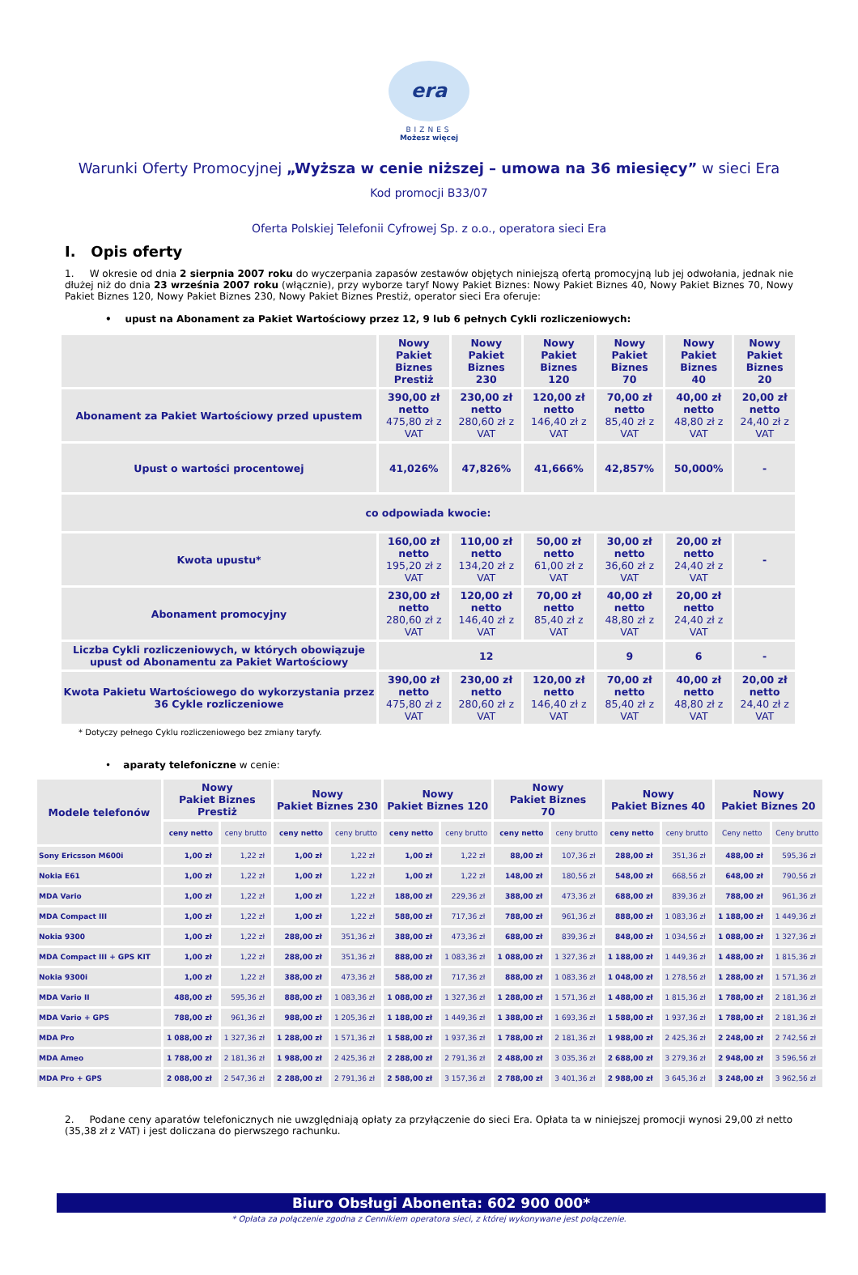era
BIZNES
Możesz więcej
Warunki Oferty Promocyjnej „Wyższa w cenie niższej – umowa na 36 miesięcy” w sieci Era
Kod promocji B33/07
Oferta Polskiej Telefonii Cyfrowej Sp. z o.o., operatora sieci Era
I. Opis oferty
1. W okresie od dnia 2 sierpnia 2007 roku do wyczerpania zapasów zestawów objętych niniejszą ofertą promocyjną lub jej odwołania, jednak nie dłużej niż do dnia 23 września 2007 roku (włącznie), przy wyborze taryf Nowy Pakiet Biznes: Nowy Pakiet Biznes 40, Nowy Pakiet Biznes 70, Nowy Pakiet Biznes 120, Nowy Pakiet Biznes 230, Nowy Pakiet Biznes Prestiż, operator sieci Era oferuje:
• upust na Abonament za Pakiet Wartościowy przez 12, 9 lub 6 pełnych Cykli rozliczeniowych:
| | Nowy Pakiet Biznes Prestiż | Nowy Pakiet Biznes 230 | Nowy Pakiet Biznes 120 | Nowy Pakiet Biznes 70 | Nowy Pakiet Biznes 40 | Nowy Pakiet Biznes 20 |
| --- | --- | --- | --- | --- | --- | --- |
| Abonament za Pakiet Wartościowy przed upustem | 390,00 zł netto 475,80 zł z VAT | 230,00 zł netto 280,60 zł z VAT | 120,00 zł netto 146,40 zł z VAT | 70,00 zł netto 85,40 zł z VAT | 40,00 zł netto 48,80 zł z VAT | 20,00 zł netto 24,40 zł z VAT |
| Upust o wartości procentowej | 41,026% | 47,826% | 41,666% | 42,857% | 50,000% | - |
| co odpowiada kwocie: | | | | | | |
| Kwota upustu* | 160,00 zł netto 195,20 zł z VAT | 110,00 zł netto 134,20 zł z VAT | 50,00 zł netto 61,00 zł z VAT | 30,00 zł netto 36,60 zł z VAT | 20,00 zł netto 24,40 zł z VAT | - |
| Abonament promocyjny | 230,00 zł netto 280,60 zł z VAT | 120,00 zł netto 146,40 zł z VAT | 70,00 zł netto 85,40 zł z VAT | 40,00 zł netto 48,80 zł z VAT | 20,00 zł netto 24,40 zł z VAT | |
| Liczba Cykli rozliczeniowych, w których obowiązuje upust od Abonamentu za Pakiet Wartościowy | 12 | | | 9 | 6 | - |
| Kwota Pakietu Wartościowego do wykorzystania przez 36 Cykle rozliczeniowe | 390,00 zł netto 475,80 zł z VAT | 230,00 zł netto 280,60 zł z VAT | 120,00 zł netto 146,40 zł z VAT | 70,00 zł netto 85,40 zł z VAT | 40,00 zł netto 48,80 zł z VAT | 20,00 zł netto 24,40 zł z VAT |
* Dotyczy pełnego Cyklu rozliczeniowego bez zmiany taryfy.
• aparaty telefoniczne w cenie:
| Modele telefonów | Nowy Pakiet Biznes Prestiż | | Nowy Pakiet Biznes 230 | | Nowy Pakiet Biznes 120 | | Nowy Pakiet Biznes 70 | | Nowy Pakiet Biznes 40 | | Nowy Pakiet Biznes 20 | |
| --- | --- | --- | --- | --- | --- | --- | --- | --- | --- | --- | --- | --- |
| | ceny netto | ceny brutto | ceny netto | ceny brutto | ceny netto | ceny brutto | ceny netto | ceny brutto | ceny netto | ceny brutto | Ceny netto | Ceny brutto |
| Sony Ericsson M600i | 1,00 zł | 1,22 zł | 1,00 zł | 1,22 zł | 1,00 zł | 1,22 zł | 88,00 zł | 107,36 zł | 288,00 zł | 351,36 zł | 488,00 zł | 595,36 zł |
| Nokia E61 | 1,00 zł | 1,22 zł | 1,00 zł | 1,22 zł | 1,00 zł | 1,22 zł | 148,00 zł | 180,56 zł | 548,00 zł | 668,56 zł | 648,00 zł | 790,56 zł |
| MDA Vario | 1,00 zł | 1,22 zł | 1,00 zł | 1,22 zł | 188,00 zł | 229,36 zł | 388,00 zł | 473,36 zł | 688,00 zł | 839,36 zł | 788,00 zł | 961,36 zł |
| MDA Compact III | 1,00 zł | 1,22 zł | 1,00 zł | 1,22 zł | 588,00 zł | 717,36 zł | 788,00 zł | 961,36 zł | 888,00 zł | 1 083,36 zł | 1 188,00 zł | 1 449,36 zł |
| Nokia 9300 | 1,00 zł | 1,22 zł | 288,00 zł | 351,36 zł | 388,00 zł | 473,36 zł | 688,00 zł | 839,36 zł | 848,00 zł | 1 034,56 zł | 1 088,00 zł | 1 327,36 zł |
| MDA Compact III + GPS KIT | 1,00 zł | 1,22 zł | 288,00 zł | 351,36 zł | 888,00 zł | 1 083,36 zł | 1 088,00 zł | 1 327,36 zł | 1 188,00 zł | 1 449,36 zł | 1 488,00 zł | 1 815,36 zł |
| Nokia 9300i | 1,00 zł | 1,22 zł | 388,00 zł | 473,36 zł | 588,00 zł | 717,36 zł | 888,00 zł | 1 083,36 zł | 1 048,00 zł | 1 278,56 zł | 1 288,00 zł | 1 571,36 zł |
| MDA Vario II | 488,00 zł | 595,36 zł | 888,00 zł | 1 083,36 zł | 1 088,00 zł | 1 327,36 zł | 1 288,00 zł | 1 571,36 zł | 1 488,00 zł | 1 815,36 zł | 1 788,00 zł | 2 181,36 zł |
| MDA Vario + GPS | 788,00 zł | 961,36 zł | 988,00 zł | 1 205,36 zł | 1 188,00 zł | 1 449,36 zł | 1 388,00 zł | 1 693,36 zł | 1 588,00 zł | 1 937,36 zł | 1 788,00 zł | 2 181,36 zł |
| MDA Pro | 1 088,00 zł | 1 327,36 zł | 1 288,00 zł | 1 571,36 zł | 1 588,00 zł | 1 937,36 zł | 1 788,00 zł | 2 181,36 zł | 1 988,00 zł | 2 425,36 zł | 2 248,00 zł | 2 742,56 zł |
| MDA Ameo | 1 788,00 zł | 2 181,36 zł | 1 988,00 zł | 2 425,36 zł | 2 288,00 zł | 2 791,36 zł | 2 488,00 zł | 3 035,36 zł | 2 688,00 zł | 3 279,36 zł | 2 948,00 zł | 3 596,56 zł |
| MDA Pro + GPS | 2 088,00 zł | 2 547,36 zł | 2 288,00 zł | 2 791,36 zł | 2 588,00 zł | 3 157,36 zł | 2 788,00 zł | 3 401,36 zł | 2 988,00 zł | 3 645,36 zł | 3 248,00 zł | 3 962,56 zł |
2. Podane ceny aparatów telefonicznych nie uwzględniają opłaty za przyłączenie do sieci Era. Opłata ta w niniejszej promocji wynosi 29,00 zł netto (35,38 zł z VAT) i jest doliczana do pierwszego rachunku.
Biuro Obsługi Abonenta: 602 900 000*
* Opłata za połączenie zgodna z Cennikiem operatora sieci, z której wykonywane jest połączenie.